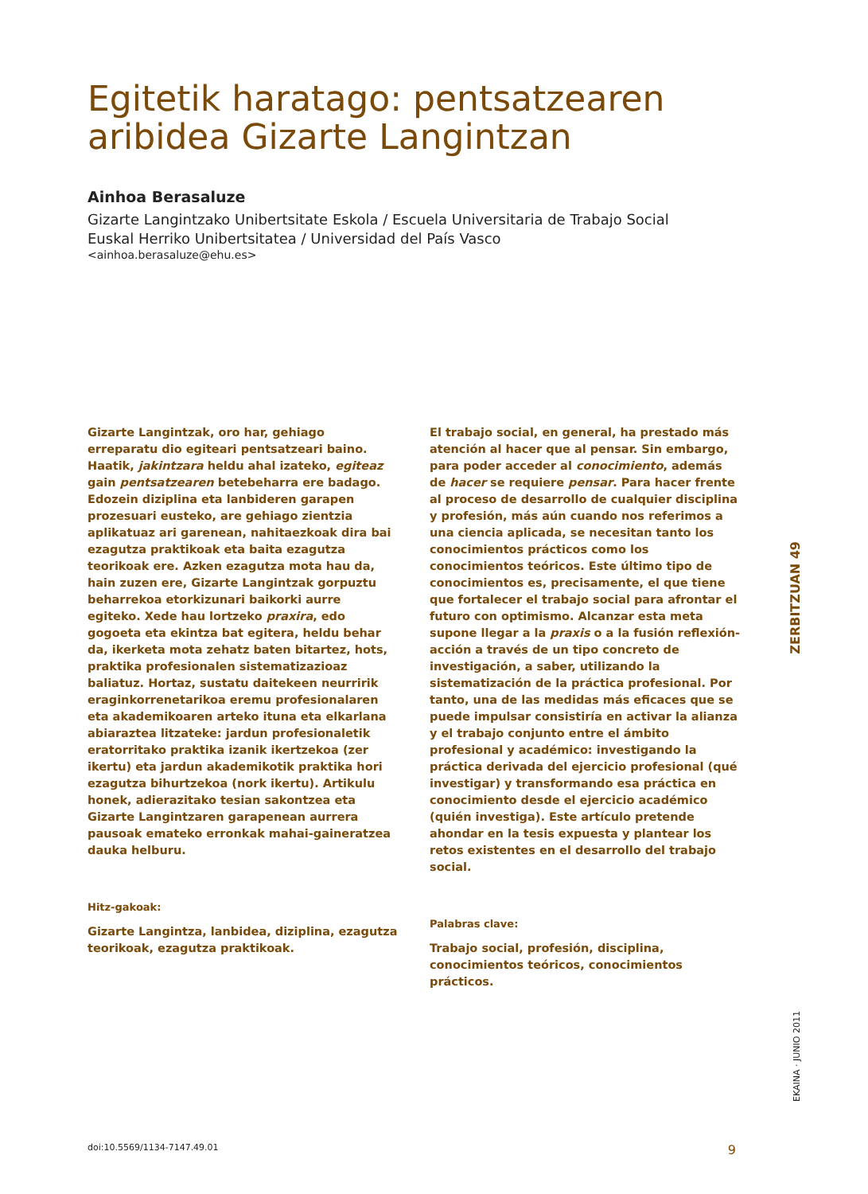Egitetik haratago: pentsatzearen aribidea Gizarte Langintzan
Ainhoa Berasaluze
Gizarte Langintzako Unibertsitate Eskola / Escuela Universitaria de Trabajo Social
Euskal Herriko Unibertsitatea / Universidad del País Vasco
<ainhoa.berasaluze@ehu.es>
Gizarte Langintzak, oro har, gehiago erreparatu dio egiteari pentsatzeari baino. Haatik, jakintzara heldu ahal izateko, egiteaz gain pentsatzearen betebeharra ere badago. Edozein diziplina eta lanbideren garapen prozesuari eusteko, are gehiago zientzia aplikatuaz ari garenean, nahitaezkoak dira bai ezagutza praktikoak eta baita ezagutza teorikoak ere. Azken ezagutza mota hau da, hain zuzen ere, Gizarte Langintzak gorpuztu beharrekoa etorkizunari baikorki aurre egiteko. Xede hau lortzeko praxira, edo gogoeta eta ekintza bat egitera, heldu behar da, ikerketa mota zehatz baten bitartez, hots, praktika profesionalen sistematizazioaz baliatuz. Hortaz, sustatu daitekeen neurririk eraginkorrenetarikoa eremu profesionalaren eta akademikoaren arteko ituna eta elkarlana abiaraztea litzateke: jardun profesionaletik eratorritako praktika izanik ikertzekoa (zer ikertu) eta jardun akademikotik praktika hori ezagutza bihurtzekoa (nork ikertu). Artikulu honek, adierazitako tesian sakontzea eta Gizarte Langintzaren garapenean aurrera pausoak emateko erronkak mahai-gaineratzea dauka helburu.
Hitz-gakoak:
Gizarte Langintza, lanbidea, diziplina, ezagutza teorikoak, ezagutza praktikoak.
El trabajo social, en general, ha prestado más atención al hacer que al pensar. Sin embargo, para poder acceder al conocimiento, además de hacer se requiere pensar. Para hacer frente al proceso de desarrollo de cualquier disciplina y profesión, más aún cuando nos referimos a una ciencia aplicada, se necesitan tanto los conocimientos prácticos como los conocimientos teóricos. Este último tipo de conocimientos es, precisamente, el que tiene que fortalecer el trabajo social para afrontar el futuro con optimismo. Alcanzar esta meta supone llegar a la praxis o a la fusión reflexión-acción a través de un tipo concreto de investigación, a saber, utilizando la sistematización de la práctica profesional. Por tanto, una de las medidas más eficaces que se puede impulsar consistiría en activar la alianza y el trabajo conjunto entre el ámbito profesional y académico: investigando la práctica derivada del ejercicio profesional (qué investigar) y transformando esa práctica en conocimiento desde el ejercicio académico (quién investiga). Este artículo pretende ahondar en la tesis expuesta y plantear los retos existentes en el desarrollo del trabajo social.
Palabras clave:
Trabajo social, profesión, disciplina, conocimientos teóricos, conocimientos prácticos.
ZERBITZUAN 49
EKAINA · JUNIO 2011
doi:10.5569/1134-7147.49.01 9